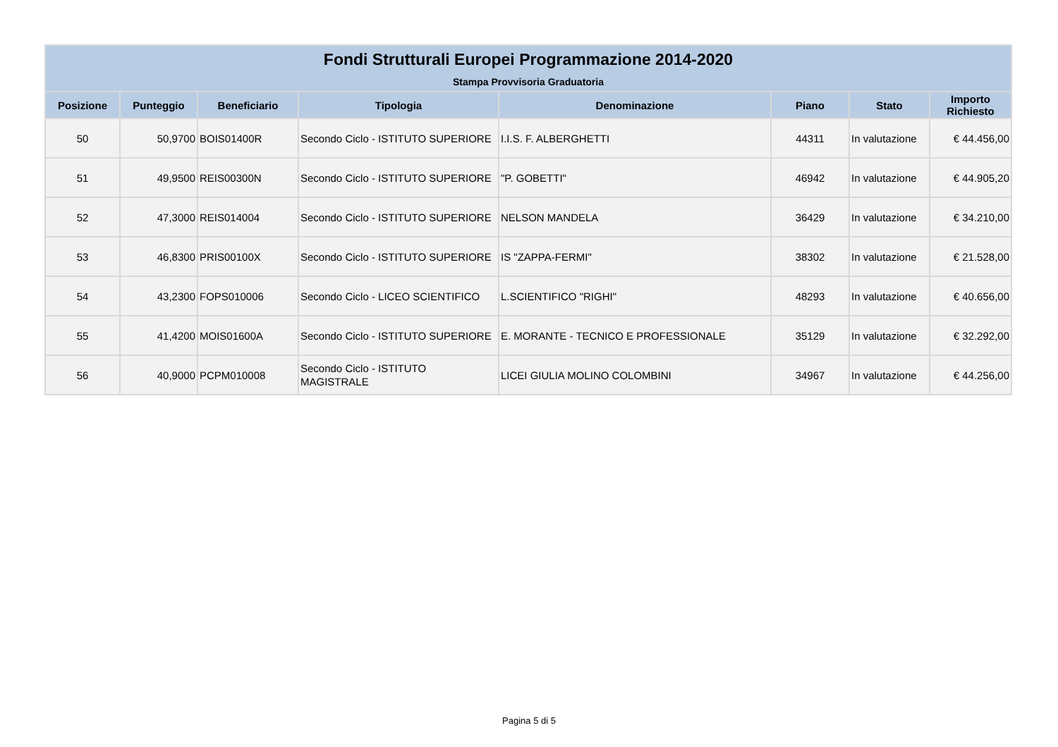| Fondi Strutturali Europei Programmazione 2014-2020 | | | | | | | |
| --- | --- | --- | --- | --- | --- | --- | --- |
| Stampa Provvisoria Graduatoria | | | | | | | |
| Posizione | Punteggio | Beneficiario | Tipologia | Denominazione | Piano | Stato | Importo Richiesto |
| 50 | 50,9700 | BOIS01400R | Secondo Ciclo - ISTITUTO SUPERIORE | I.I.S. F. ALBERGHETTI | 44311 | In valutazione | € 44.456,00 |
| 51 | 49,9500 | REIS00300N | Secondo Ciclo - ISTITUTO SUPERIORE | "P. GOBETTI" | 46942 | In valutazione | € 44.905,20 |
| 52 | 47,3000 | REIS014004 | Secondo Ciclo - ISTITUTO SUPERIORE | NELSON MANDELA | 36429 | In valutazione | € 34.210,00 |
| 53 | 46,8300 | PRIS00100X | Secondo Ciclo - ISTITUTO SUPERIORE | IS "ZAPPA-FERMI" | 38302 | In valutazione | € 21.528,00 |
| 54 | 43,2300 | FOPS010006 | Secondo Ciclo - LICEO SCIENTIFICO | L.SCIENTIFICO "RIGHI" | 48293 | In valutazione | € 40.656,00 |
| 55 | 41,4200 | MOIS01600A | Secondo Ciclo - ISTITUTO SUPERIORE | E. MORANTE - TECNICO E PROFESSIONALE | 35129 | In valutazione | € 32.292,00 |
| 56 | 40,9000 | PCPM010008 | Secondo Ciclo - ISTITUTO MAGISTRALE | LICEI GIULIA MOLINO COLOMBINI | 34967 | In valutazione | € 44.256,00 |
Pagina 5 di 5